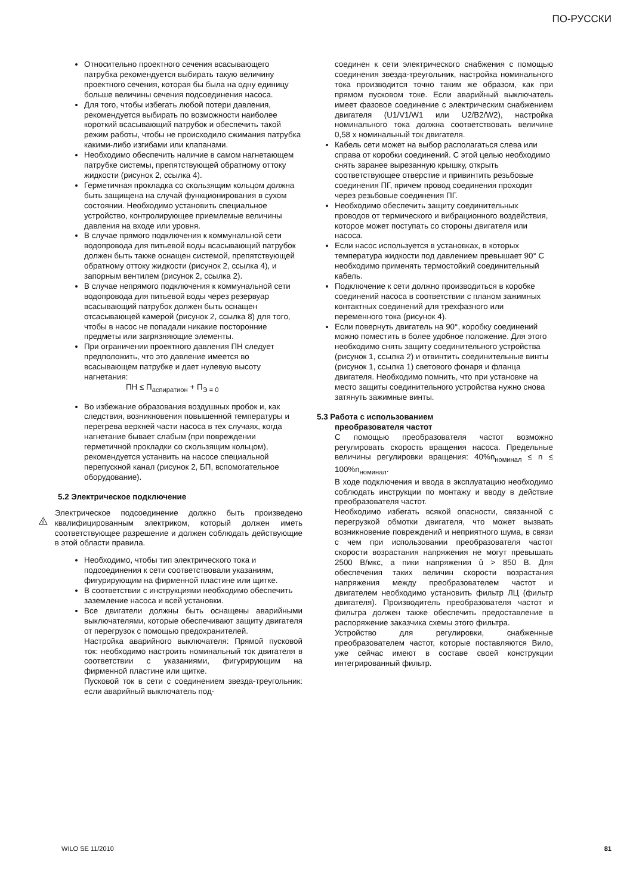ПО-РУССКИ
Относительно проектного сечения всасывающего патрубка рекомендуется выбирать такую величину проектного сечения, которая бы была на одну единицу больше величины сечения подсоединения насоса.
Для того, чтобы избегать любой потери давления, рекомендуется выбирать по возможности наиболее короткий всасывающий патрубок и обеспечить такой режим работы, чтобы не происходило сжимания патрубка какими-либо изгибами или клапанами.
Необходимо обеспечить наличие в самом нагнетающем патрубке системы, препятствующей обратному оттоку жидкости (рисунок 2, ссылка 4).
Герметичная прокладка со скользящим кольцом должна быть защищена на случай функционирования в сухом состоянии. Необходимо установить специальное устройство, контролирующее приемлемые величины давления на входе или уровня.
В случае прямого подключения к коммунальной сети водопровода для питьевой воды всасывающий патрубок должен быть также оснащен системой, препятствующей обратному оттоку жидкости (рисунок 2, ссылка 4), и запорным вентилем (рисунок 2, ссылка 2).
В случае непрямого подключения к коммунальной сети водопровода для питьевой воды через резервуар всасывающий патрубок должен быть оснащен отсасывающей камерой (рисунок 2, ссылка 8) для того, чтобы в насос не попадали никакие посторонние предметы или загрязняющие элементы.
При ограничении проектного давления ПН следует предположить, что это давление имеется во всасывающем патрубке и дает нулевую высоту нагнетания:
ПН ≤ П<sub>аспиратион</sub> + П<sub>Э = 0</sub>
Во избежание образования воздушных пробок и, как следствия, возникновения повышенной температуры и перегрева верхней части насоса в тех случаях, когда нагнетание бывает слабым (при повреждении герметичной прокладки со скользящим кольцом), рекомендуется устанвить на насосе специальной перепускной канал (рисунок 2, БП, вспомогательное оборудование).
5.2 Электрическое подключение
Электрическое подсоединение должно быть произведено квалифицированным электриком, который должен иметь соответствующее разрешение и должен соблюдать действующие в этой области правила.
Необходимо, чтобы тип электрического тока и подсоединения к сети соответствовали указаниям, фигурирующим на фирменной пластине или щитке.
В соответствии с инструкциями необходимо обеспечить заземление насоса и всей установки.
Все двигатели должны быть оснащены аварийными выключателями, которые обеспечивают защиту двигателя от перегрузок с помощью предохранителей.
Настройка аварийного выключателя: Прямой пусковой ток: необходимо настроить номинальный ток двигателя в соответствии с указаниями, фигурирующим на фирменной пластине или щитке.
Пусковой ток в сети с соединением звезда-треугольник: если аварийный выключатель под-
соединен к сети электрического снабжения с помощью соединения звезда-треугольник, настройка номинального тока производится точно таким же образом, как при прямом пусковом токе. Если аварийный выключатель имеет фазовое соединение с электрическим снабжением двигателя (U1/V1/W1 или U2/B2/W2), настройка номинального тока должна соответствовать величине 0,58 x номинальный ток двигателя.
Кабель сети может на выбор располагаться слева или справа от коробки соединений. С этой целью необходимо снять заранее вырезанную крышку, открыть соответствующее отверстие и привинтить резьбовые соединения ПГ, причем провод соединения проходит через резьбовые соединения ПГ.
Необходимо обеспечить защиту соединительных проводов от термического и вибрационного воздействия, которое может поступать со стороны двигателя или насоса.
Если насос используется в установках, в которых температура жидкости под давлением превышает 90° C необходимо применять термостойкий соединительный кабель.
Подключение к сети должно производиться в коробке соединений насоса в соответствии с планом зажимных контактных соединений для трехфазного или переменного тока (рисунок 4).
Если повернуть двигатель на 90°, коробку соединений можно поместить в более удобное положение. Для этого необходимо снять защиту соединительного устройства (рисунок 1, ссылка 2) и отвинтить соединительные винты (рисунок 1, ссылка 1) светового фонаря и фланца двигателя. Необходимо помнить, что при установке на место защиты соединительного устройства нужно снова затянуть зажимные винты.
5.3 Работа с использованием
преобразователя частот
С помощью преобразователя частот возможно регулировать скорость вращения насоса. Предельные величины регулировки вращения: 40%n<sub>номинал</sub> ≤ n ≤ 100%n<sub>номинал</sub>.
В ходе подключения и ввода в эксплуатацию необходимо соблюдать инструкции по монтажу и вводу в действие преобразователя частот.
Необходимо избегать всякой опасности, связанной с перегрузкой обмотки двигателя, что может вызвать возникновение повреждений и неприятного шума, в связи с чем при использовании преобразователя частот скорости возрастания напряжения не могут превышать 2500 В/мкс, а пики напряжения û > 850 В. Для обеспечения таких величин скорости возрастания напряжения между преобразователем частот и двигателем необходимо установить фильтр ЛЦ (фильтр двигателя). Производитель преобразователя частот и фильтра должен также обеспечить предоставление в распоряжение заказчика схемы этого фильтра.
Устройство для регулировки, снабженные преобразователем частот, которые поставляются Вило, уже сейчас имеют в составе своей конструкции интегрированный фильтр.
WILO SE 11/2010 81